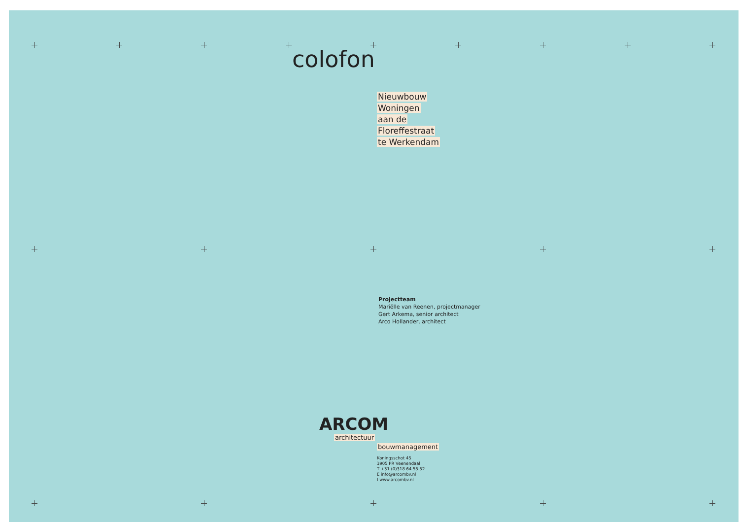colofon
Nieuwbouw
Woningen
aan de
Floreffestraat
te Werkendam
Projectteam
Mariëlle van Reenen, projectmanager
Gert Arkema, senior architect
Arco Hollander, architect
ARCOM
architectuur
bouwmanagement
Koningsschot 45
3905 PR Veenendaal
T +31 (0)318 64 55 52
E info@arcombv.nl
I www.arcombv.nl